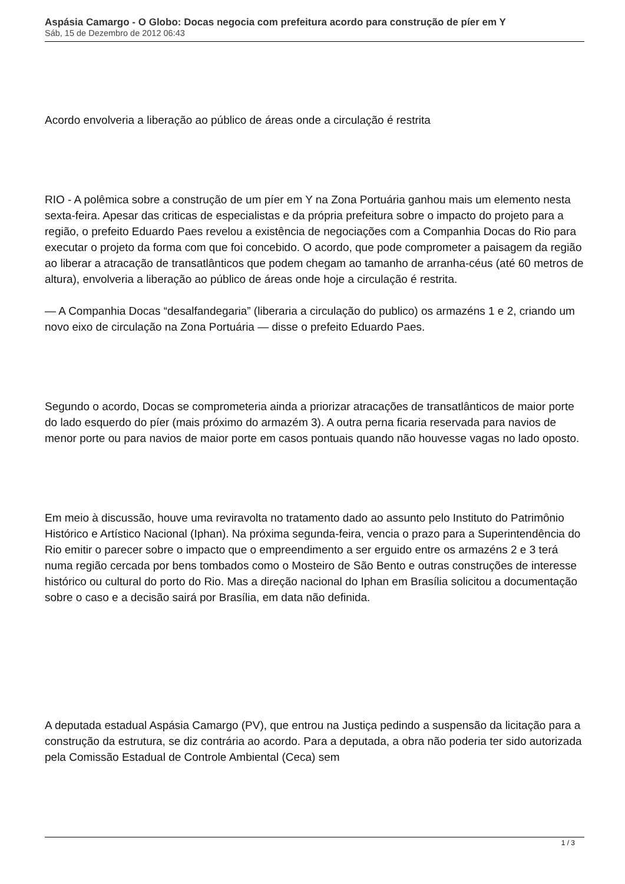Aspásia Camargo - O Globo: Docas negocia com prefeitura acordo para construção de píer em Y
Sáb, 15 de Dezembro de 2012 06:43
Acordo envolveria a liberação ao público de áreas onde a circulação é restrita
RIO - A polêmica sobre a construção de um píer em Y na Zona Portuária ganhou mais um elemento nesta sexta-feira. Apesar das criticas de especialistas e da própria prefeitura sobre o impacto do projeto para a região, o prefeito Eduardo Paes revelou a existência de negociações com a Companhia Docas do Rio para executar o projeto da forma com que foi concebido. O acordo, que pode comprometer a paisagem da região ao liberar a atracação de transatlânticos que podem chegam ao tamanho de arranha-céus (até 60 metros de altura), envolveria a liberação ao público de áreas onde hoje a circulação é restrita.
— A Companhia Docas “desalfandegaria” (liberaria a circulação do publico) os armazéns 1 e 2, criando um novo eixo de circulação na Zona Portuária — disse o prefeito Eduardo Paes.
Segundo o acordo, Docas se comprometeria ainda a priorizar atracações de transatlânticos de maior porte do lado esquerdo do píer (mais próximo do armazém 3). A outra perna ficaria reservada para navios de menor porte ou para navios de maior porte em casos pontuais quando não houvesse vagas no lado oposto.
Em meio à discussão, houve uma reviravolta no tratamento dado ao assunto pelo Instituto do Patrimônio Histórico e Artístico Nacional (Iphan). Na próxima segunda-feira, vencia o prazo para a Superintendência do Rio emitir o parecer sobre o impacto que o empreendimento a ser erguido entre os armazéns 2 e 3 terá numa região cercada por bens tombados como o Mosteiro de São Bento e outras construções de interesse histórico ou cultural do porto do Rio. Mas a direção nacional do Iphan em Brasília solicitou a documentação sobre o caso e a decisão sairá por Brasília, em data não definida.
A deputada estadual Aspásia Camargo (PV), que entrou na Justiça pedindo a suspensão da licitação para a construção da estrutura, se diz contrária ao acordo. Para a deputada, a obra não poderia ter sido autorizada pela Comissão Estadual de Controle Ambiental (Ceca) sem
1 / 3